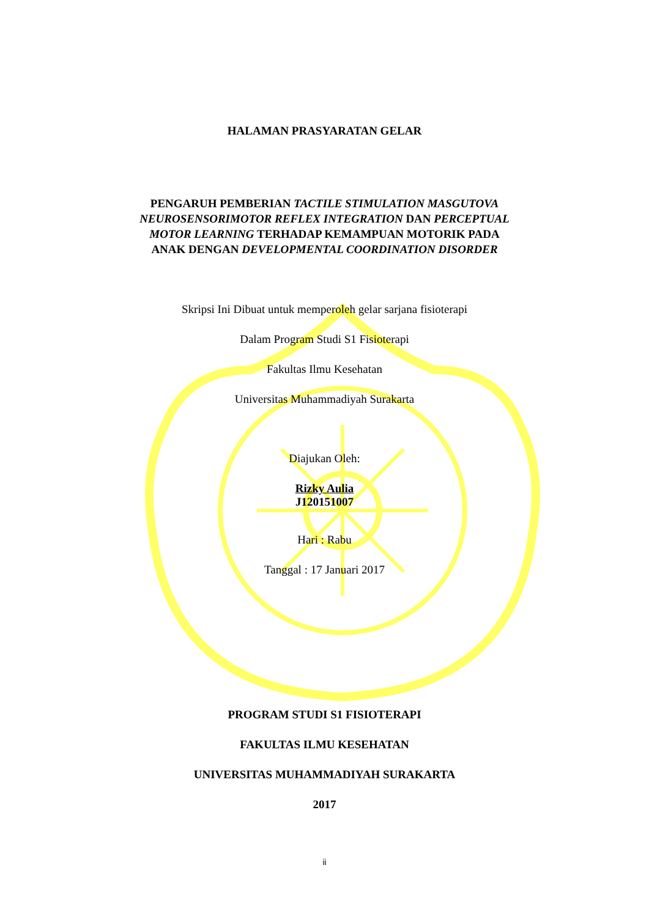HALAMAN PRASYARATAN GELAR
PENGARUH PEMBERIAN TACTILE STIMULATION MASGUTOVA
NEUROSENSORIMOTOR REFLEX INTEGRATION DAN PERCEPTUAL
MOTOR LEARNING TERHADAP KEMAMPUAN MOTORIK PADA
ANAK DENGAN DEVELOPMENTAL COORDINATION DISORDER
Skripsi Ini Dibuat untuk memperoleh gelar sarjana fisioterapi
Dalam Program Studi S1 Fisioterapi
Fakultas Ilmu Kesehatan
Universitas Muhammadiyah Surakarta
Diajukan Oleh:
Rizky Aulia
J120151007
Hari : Rabu
Tanggal : 17 Januari 2017
PROGRAM STUDI S1 FISIOTERAPI
FAKULTAS ILMU KESEHATAN
UNIVERSITAS MUHAMMADIYAH SURAKARTA
2017
ii